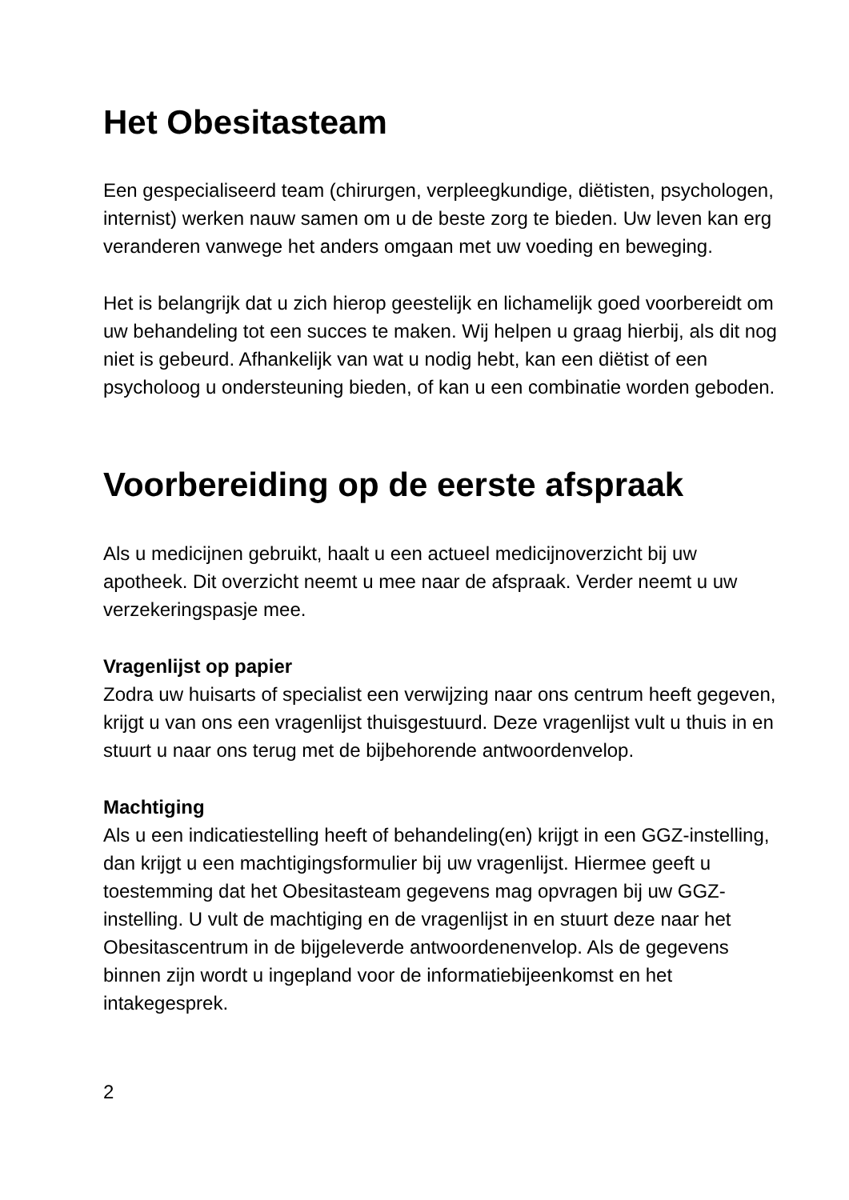Het Obesitasteam
Een gespecialiseerd team (chirurgen, verpleegkundige, diëtisten, psychologen, internist) werken nauw samen om u de beste zorg te bieden. Uw leven kan erg veranderen vanwege het anders omgaan met uw voeding en beweging.
Het is belangrijk dat u zich hierop geestelijk en lichamelijk goed voorbereidt om uw behandeling tot een succes te maken. Wij helpen u graag hierbij, als dit nog niet is gebeurd. Afhankelijk van wat u nodig hebt, kan een diëtist of een psycholoog u ondersteuning bieden, of kan u een combinatie worden geboden.
Voorbereiding op de eerste afspraak
Als u medicijnen gebruikt, haalt u een actueel medicijnoverzicht bij uw apotheek. Dit overzicht neemt u mee naar de afspraak. Verder neemt u uw verzekeringspasje mee.
Vragenlijst op papier
Zodra uw huisarts of specialist een verwijzing naar ons centrum heeft gegeven, krijgt u van ons een vragenlijst thuisgestuurd. Deze vragenlijst vult u thuis in en stuurt u naar ons terug met de bijbehorende antwoordenvelop.
Machtiging
Als u een indicatiestelling heeft of behandeling(en) krijgt in een GGZ-instelling, dan krijgt u een machtigingsformulier bij uw vragenlijst. Hiermee geeft u toestemming dat het Obesitasteam gegevens mag opvragen bij uw GGZ-instelling. U vult de machtiging en de vragenlijst in en stuurt deze naar het Obesitascentrum in de bijgeleverde antwoordenenvelop. Als de gegevens binnen zijn wordt u ingepland voor de informatiebijeenkomst en het intakegesprek.
2